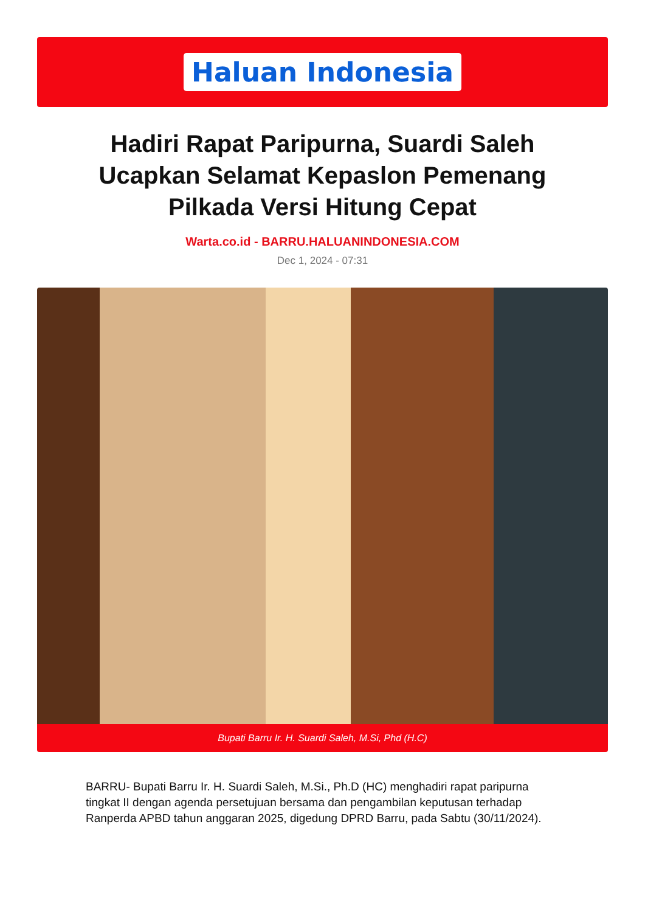Haluan Indonesia
Hadiri Rapat Paripurna, Suardi Saleh Ucapkan Selamat Kepaslon Pemenang Pilkada Versi Hitung Cepat
Warta.co.id - BARRU.HALUANINDONESIA.COM
Dec 1, 2024 - 07:31
Bupati Barru Ir. H. Suardi Saleh, M.Si, Phd (H.C)
BARRU- Bupati Barru Ir. H. Suardi Saleh, M.Si., Ph.D (HC) menghadiri rapat paripurna tingkat II dengan agenda persetujuan bersama dan pengambilan keputusan terhadap Ranperda APBD tahun anggaran 2025, digedung DPRD Barru, pada Sabtu (30/11/2024).